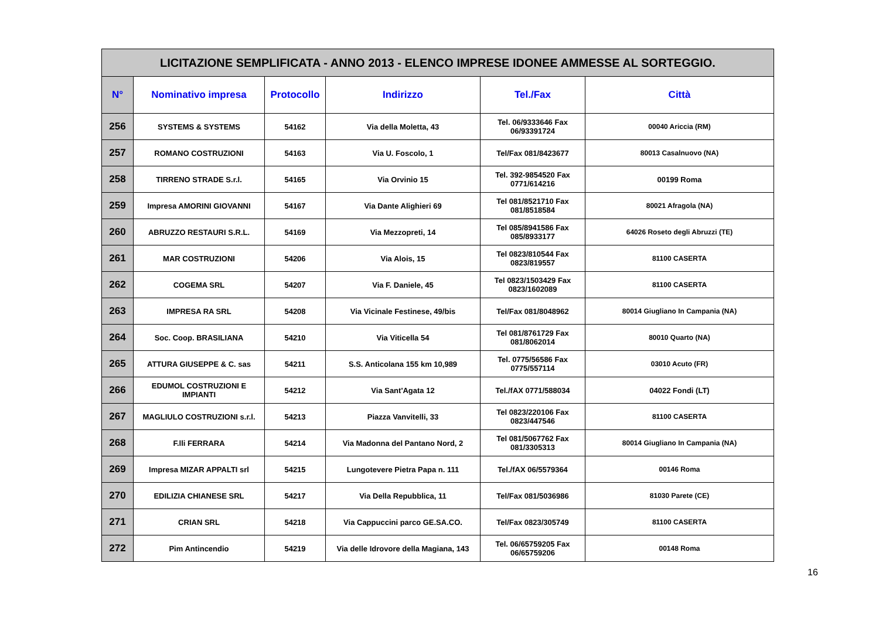| LICITAZIONE SEMPLIFICATA - ANNO 2013 - ELENCO IMPRESE IDONEE AMMESSE AL SORTEGGIO. | | | | | |
| --- | --- | --- | --- | --- | --- |
| N° | Nominativo impresa | Protocollo | Indirizzo | Tel./Fax | Città |
| 256 | SYSTEMS & SYSTEMS | 54162 | Via della Moletta, 43 | Tel. 06/9333646 Fax 06/93391724 | 00040 Ariccia (RM) |
| 257 | ROMANO COSTRUZIONI | 54163 | Via U. Foscolo, 1 | Tel/Fax 081/8423677 | 80013 Casalnuovo (NA) |
| 258 | TIRRENO STRADE S.r.l. | 54165 | Via Orvinio 15 | Tel. 392-9854520 Fax 0771/614216 | 00199 Roma |
| 259 | Impresa AMORINI GIOVANNI | 54167 | Via Dante Alighieri 69 | Tel 081/8521710 Fax 081/8518584 | 80021 Afragola (NA) |
| 260 | ABRUZZO RESTAURI S.R.L. | 54169 | Via Mezzopreti, 14 | Tel 085/8941586 Fax 085/8933177 | 64026 Roseto degli Abruzzi (TE) |
| 261 | MAR COSTRUZIONI | 54206 | Via Alois, 15 | Tel 0823/810544 Fax 0823/819557 | 81100 CASERTA |
| 262 | COGEMA SRL | 54207 | Via F. Daniele, 45 | Tel 0823/1503429 Fax 0823/1602089 | 81100 CASERTA |
| 263 | IMPRESA RA SRL | 54208 | Via Vicinale Festinese, 49/bis | Tel/Fax 081/8048962 | 80014 Giugliano In Campania (NA) |
| 264 | Soc. Coop. BRASILIANA | 54210 | Via Viticella 54 | Tel 081/8761729 Fax 081/8062014 | 80010 Quarto (NA) |
| 265 | ATTURA GIUSEPPE & C. sas | 54211 | S.S. Anticolana 155 km 10,989 | Tel. 0775/56586 Fax 0775/557114 | 03010 Acuto (FR) |
| 266 | EDUMOL COSTRUZIONI E IMPIANTI | 54212 | Via Sant'Agata 12 | Tel./fAX 0771/588034 | 04022 Fondi (LT) |
| 267 | MAGLIULO COSTRUZIONI s.r.l. | 54213 | Piazza Vanvitelli, 33 | Tel 0823/220106 Fax 0823/447546 | 81100 CASERTA |
| 268 | F.lli FERRARA | 54214 | Via Madonna del Pantano Nord, 2 | Tel 081/5067762 Fax 081/3305313 | 80014 Giugliano In Campania (NA) |
| 269 | Impresa MIZAR APPALTI srl | 54215 | Lungotevere Pietra Papa n. 111 | Tel./fAX 06/5579364 | 00146 Roma |
| 270 | EDILIZIA CHIANESE SRL | 54217 | Via Della Repubblica, 11 | Tel/Fax 081/5036986 | 81030 Parete (CE) |
| 271 | CRIAN SRL | 54218 | Via Cappuccini parco GE.SA.CO. | Tel/Fax 0823/305749 | 81100 CASERTA |
| 272 | Pim Antincendio | 54219 | Via delle Idrovore della Magiana, 143 | Tel. 06/65759205 Fax 06/65759206 | 00148 Roma |
16